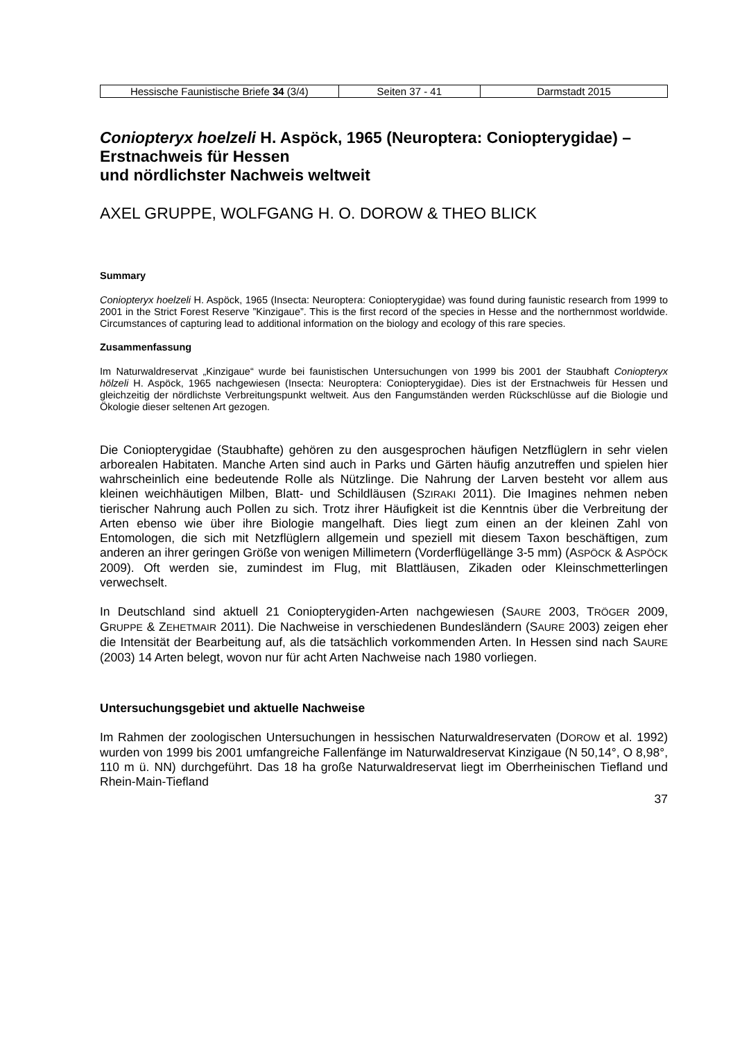| Hessische Faunistische Briefe 34 (3/4) | Seiten 37 - 41 | Darmstadt 2015 |
Coniopteryx hoelzeli H. Aspöck, 1965 (Neuroptera: Coniopterygidae) – Erstnachweis für Hessen
und nördlichster Nachweis weltweit
AXEL GRUPPE, WOLFGANG H. O. DOROW & THEO BLICK
Summary
Coniopteryx hoelzeli H. Aspöck, 1965 (Insecta: Neuroptera: Coniopterygidae) was found during faunistic research from 1999 to 2001 in the Strict Forest Reserve ”Kinzigaue”. This is the first record of the species in Hesse and the northernmost worldwide. Circumstances of capturing lead to additional information on the biology and ecology of this rare species.
Zusammenfassung
Im Naturwaldreservat „Kinzigaue“ wurde bei faunistischen Untersuchungen von 1999 bis 2001 der Staubhaft Coniopteryx hölzeli H. Aspöck, 1965 nachgewiesen (Insecta: Neuroptera: Coniopterygidae). Dies ist der Erstnachweis für Hessen und gleichzeitig der nördlichste Verbreitungspunkt weltweit. Aus den Fangumständen werden Rückschlüsse auf die Biologie und Ökologie dieser seltenen Art gezogen.
Die Coniopterygidae (Staubhafte) gehören zu den ausgesprochen häufigen Netzflüglern in sehr vielen arborealen Habitaten. Manche Arten sind auch in Parks und Gärten häufig anzutreffen und spielen hier wahrscheinlich eine bedeutende Rolle als Nützlinge. Die Nahrung der Larven besteht vor allem aus kleinen weichhäutigen Milben, Blatt- und Schildläusen (SZIRAKI 2011). Die Imagines nehmen neben tierischer Nahrung auch Pollen zu sich. Trotz ihrer Häufigkeit ist die Kenntnis über die Verbreitung der Arten ebenso wie über ihre Biologie mangelhaft. Dies liegt zum einen an der kleinen Zahl von Entomologen, die sich mit Netzflüglern allgemein und speziell mit diesem Taxon beschäftigen, zum anderen an ihrer geringen Größe von wenigen Millimetern (Vorderflügellänge 3-5 mm) (ASPÖCK & ASPÖCK 2009). Oft werden sie, zumindest im Flug, mit Blattläusen, Zikaden oder Kleinschmetterlingen verwechselt.
In Deutschland sind aktuell 21 Coniopterygiden-Arten nachgewiesen (SAURE 2003, TRÖGER 2009, GRUPPE & ZEHETMAIR 2011). Die Nachweise in verschiedenen Bundesländern (SAURE 2003) zeigen eher die Intensität der Bearbeitung auf, als die tatsächlich vorkommenden Arten. In Hessen sind nach SAURE (2003) 14 Arten belegt, wovon nur für acht Arten Nachweise nach 1980 vorliegen.
Untersuchungsgebiet und aktuelle Nachweise
Im Rahmen der zoologischen Untersuchungen in hessischen Naturwaldreservaten (DOROW et al. 1992) wurden von 1999 bis 2001 umfangreiche Fallenfänge im Naturwaldreservat Kinzigaue (N 50,14°, O 8,98°, 110 m ü. NN) durchgeführt. Das 18 ha große Naturwaldreservat liegt im Oberrheinischen Tiefland und Rhein-Main-Tiefland
37